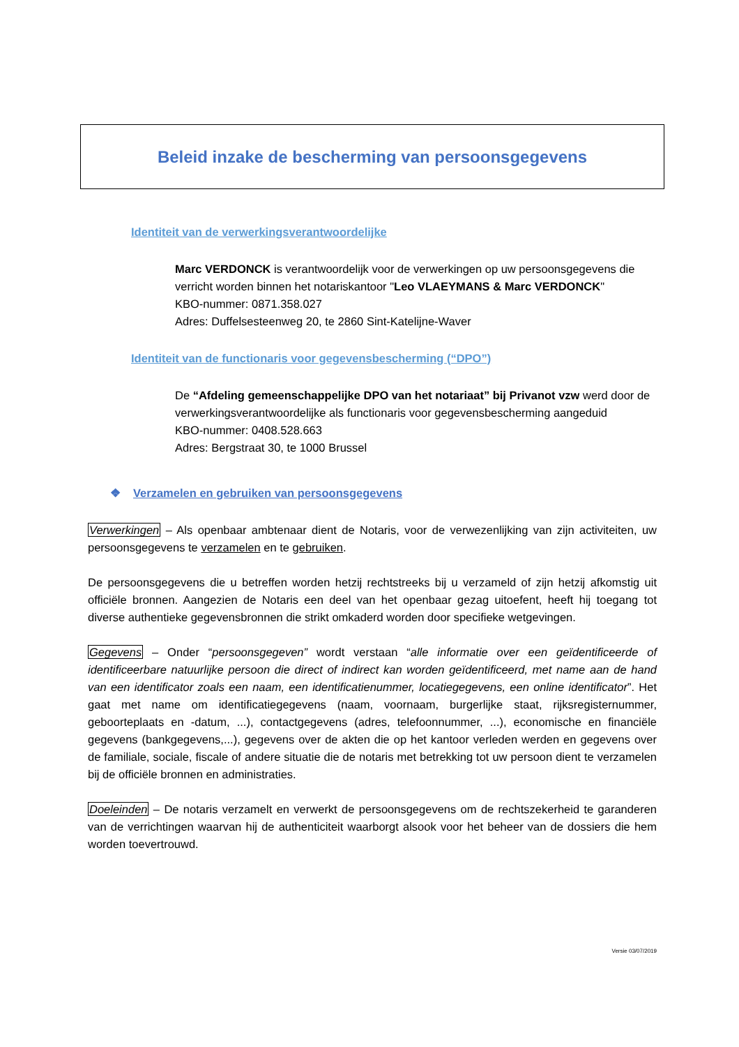Beleid inzake de bescherming van persoonsgegevens
Identiteit van de verwerkingsverantwoordelijke
Marc VERDONCK is verantwoordelijk voor de verwerkingen op uw persoonsgegevens die verricht worden binnen het notariskantoor "Leo VLAEYMANS & Marc VERDONCK"
KBO-nummer: 0871.358.027
Adres: Duffelsesteenweg 20, te 2860 Sint-Katelijne-Waver
Identiteit van de functionaris voor gegevensbescherming (“DPO”)
De “Afdeling gemeenschappelijke DPO van het notariaat” bij Privanot vzw werd door de verwerkingsverantwoordelijke als functionaris voor gegevensbescherming aangeduid
KBO-nummer: 0408.528.663
Adres: Bergstraat 30, te 1000 Brussel
❖ Verzamelen en gebruiken van persoonsgegevens
Verwerkingen – Als openbaar ambtenaar dient de Notaris, voor de verwezenlijking van zijn activiteiten, uw persoonsgegevens te verzamelen en te gebruiken.
De persoonsgegevens die u betreffen worden hetzij rechtstreeks bij u verzameld of zijn hetzij afkomstig uit officiële bronnen. Aangezien de Notaris een deel van het openbaar gezag uitoefent, heeft hij toegang tot diverse authentieke gegevensbronnen die strikt omkaderd worden door specifieke wetgevingen.
Gegevens – Onder “persoonsgegeven” wordt verstaan “alle informatie over een geïdentificeerde of identificeerbare natuurlijke persoon die direct of indirect kan worden geïdentificeerd, met name aan de hand van een identificator zoals een naam, een identificatienummer, locatiegegevens, een online identificator”. Het gaat met name om identificatiegegevens (naam, voornaam, burgerlijke staat, rijksregisternummer, geboorteplaats en -datum, ...), contactgegevens (adres, telefoonnummer, ...), economische en financiële gegevens (bankgegevens,...), gegevens over de akten die op het kantoor verleden werden en gegevens over de familiale, sociale, fiscale of andere situatie die de notaris met betrekking tot uw persoon dient te verzamelen bij de officiële bronnen en administraties.
Doeleinden – De notaris verzamelt en verwerkt de persoonsgegevens om de rechtszekerheid te garanderen van de verrichtingen waarvan hij de authenticiteit waarborgt alsook voor het beheer van de dossiers die hem worden toevertrouwd.
Versie 03/07/2019